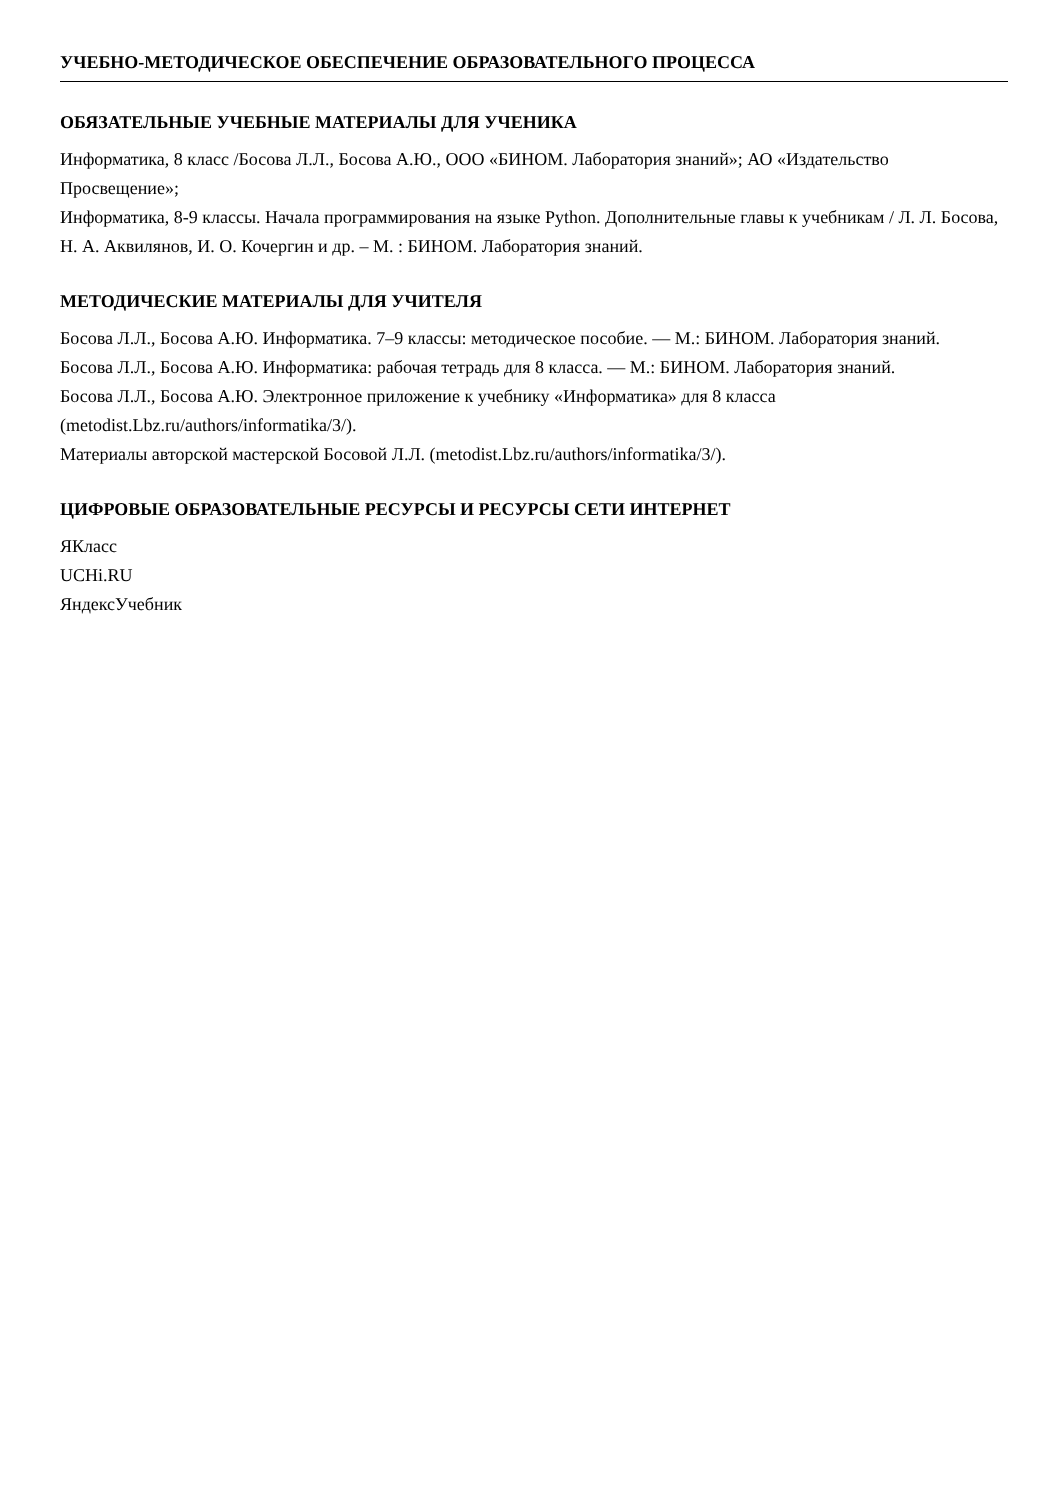УЧЕБНО-МЕТОДИЧЕСКОЕ ОБЕСПЕЧЕНИЕ ОБРАЗОВАТЕЛЬНОГО ПРОЦЕССА
ОБЯЗАТЕЛЬНЫЕ УЧЕБНЫЕ МАТЕРИАЛЫ ДЛЯ УЧЕНИКА
Информатика, 8 класс /Босова Л.Л., Босова А.Ю., ООО «БИНОМ. Лаборатория знаний»; АО «Издательство Просвещение»;
Информатика, 8-9 классы. Начала программирования на языке Python. Дополнительные главы к учебникам / Л. Л. Босова, Н. А. Аквилянов, И. О. Кочергин и др. – М. : БИНОМ. Лаборатория знаний.
МЕТОДИЧЕСКИЕ МАТЕРИАЛЫ ДЛЯ УЧИТЕЛЯ
Босова Л.Л., Босова А.Ю. Информатика. 7–9 классы: методическое пособие. — М.: БИНОМ. Лаборатория знаний.
Босова Л.Л., Босова А.Ю. Информатика: рабочая тетрадь для 8 класса. — М.: БИНОМ. Лаборатория знаний.
Босова Л.Л., Босова А.Ю. Электронное приложение к учебнику «Информатика» для 8 класса (metodist.Lbz.ru/authors/informatika/3/).
Материалы авторской мастерской Босовой Л.Л. (metodist.Lbz.ru/authors/informatika/3/).
ЦИФРОВЫЕ ОБРАЗОВАТЕЛЬНЫЕ РЕСУРСЫ И РЕСУРСЫ СЕТИ ИНТЕРНЕТ
ЯКласс
UCHi.RU
ЯндексУчебник